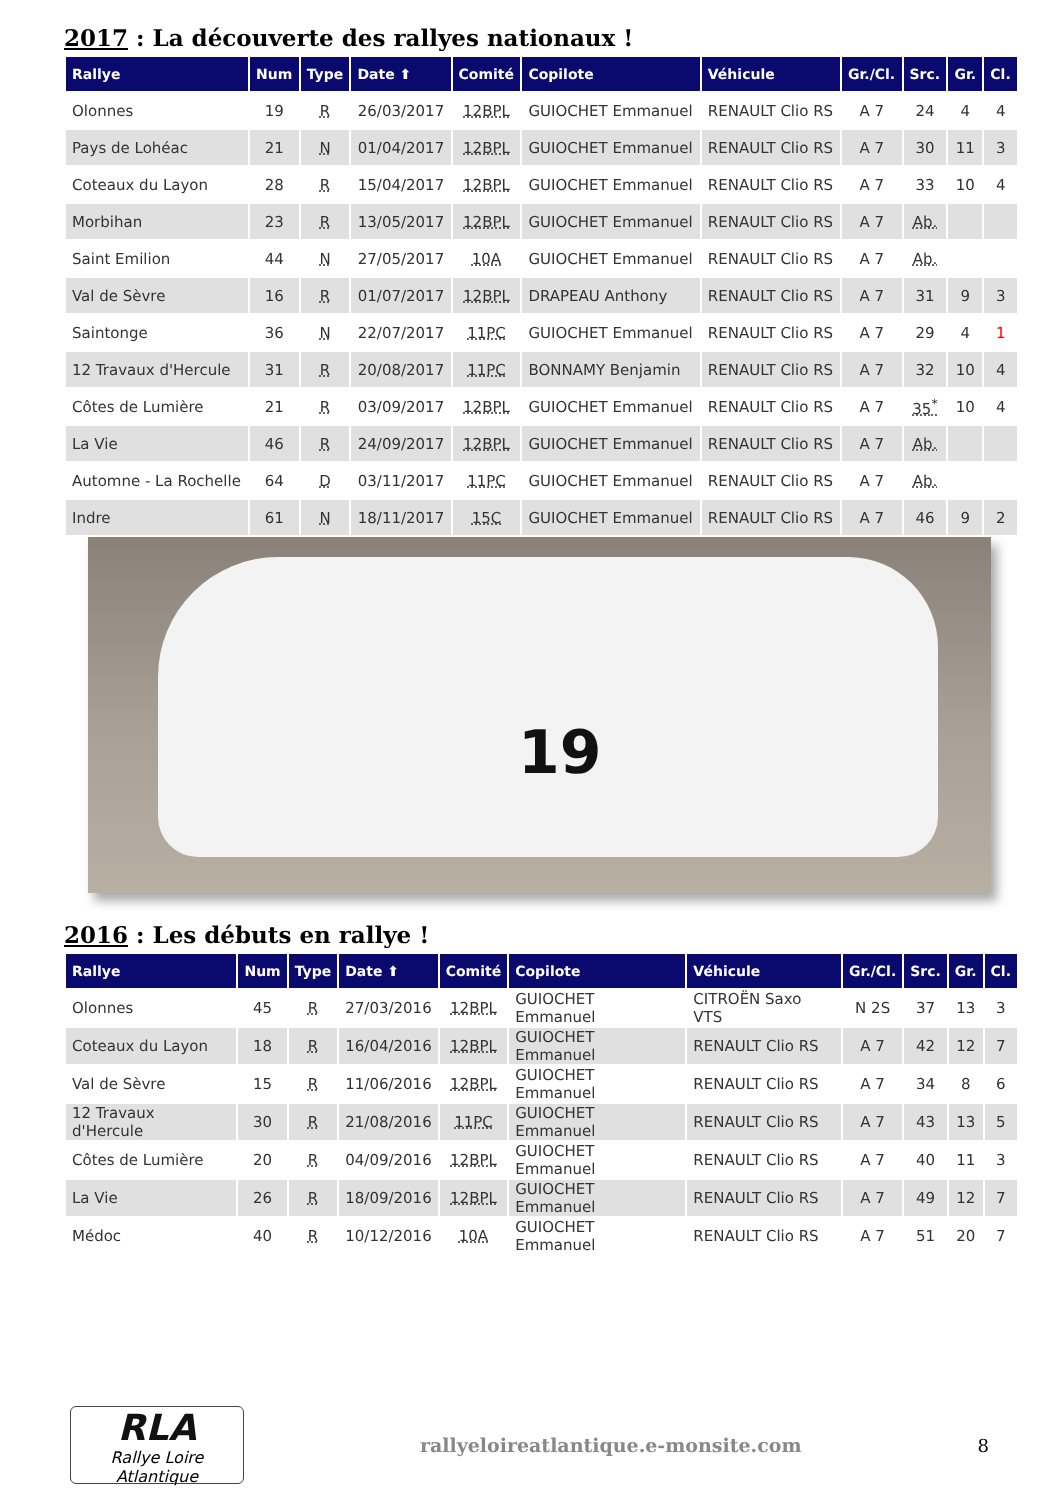2017 : La découverte des rallyes nationaux !
| Rallye | Num | Type | Date ⬆ | Comité | Copilote | Véhicule | Gr./Cl. | Src. | Gr. | Cl. |
| --- | --- | --- | --- | --- | --- | --- | --- | --- | --- | --- |
| Olonnes | 19 | R | 26/03/2017 | 12BPL | GUIOCHET Emmanuel | RENAULT Clio RS | A 7 | 24 | 4 | 4 |
| Pays de Lohéac | 21 | N | 01/04/2017 | 12BPL | GUIOCHET Emmanuel | RENAULT Clio RS | A 7 | 30 | 11 | 3 |
| Coteaux du Layon | 28 | R | 15/04/2017 | 12BPL | GUIOCHET Emmanuel | RENAULT Clio RS | A 7 | 33 | 10 | 4 |
| Morbihan | 23 | R | 13/05/2017 | 12BPL | GUIOCHET Emmanuel | RENAULT Clio RS | A 7 | Ab. | | |
| Saint Emilion | 44 | N | 27/05/2017 | 10A | GUIOCHET Emmanuel | RENAULT Clio RS | A 7 | Ab. | | |
| Val de Sèvre | 16 | R | 01/07/2017 | 12BPL | DRAPEAU Anthony | RENAULT Clio RS | A 7 | 31 | 9 | 3 |
| Saintonge | 36 | N | 22/07/2017 | 11PC | GUIOCHET Emmanuel | RENAULT Clio RS | A 7 | 29 | 4 | 1 |
| 12 Travaux d'Hercule | 31 | R | 20/08/2017 | 11PC | BONNAMY Benjamin | RENAULT Clio RS | A 7 | 32 | 10 | 4 |
| Côtes de Lumière | 21 | R | 03/09/2017 | 12BPL | GUIOCHET Emmanuel | RENAULT Clio RS | A 7 | 35<sup>*</sup> | 10 | 4 |
| La Vie | 46 | R | 24/09/2017 | 12BPL | GUIOCHET Emmanuel | RENAULT Clio RS | A 7 | Ab. | | |
| Automne - La Rochelle | 64 | D | 03/11/2017 | 11PC | GUIOCHET Emmanuel | RENAULT Clio RS | A 7 | Ab. | | |
| Indre | 61 | N | 18/11/2017 | 15C | GUIOCHET Emmanuel | RENAULT Clio RS | A 7 | 46 | 9 | 2 |
19
2016 : Les débuts en rallye !
| Rallye | Num | Type | Date ⬆ | Comité | Copilote | Véhicule | Gr./Cl. | Src. | Gr. | Cl. |
| --- | --- | --- | --- | --- | --- | --- | --- | --- | --- | --- |
| Olonnes | 45 | R | 27/03/2016 | 12BPL | GUIOCHET Emmanuel | CITROËN Saxo VTS | N 2S | 37 | 13 | 3 |
| Coteaux du Layon | 18 | R | 16/04/2016 | 12BPL | GUIOCHET Emmanuel | RENAULT Clio RS | A 7 | 42 | 12 | 7 |
| Val de Sèvre | 15 | R | 11/06/2016 | 12BPL | GUIOCHET Emmanuel | RENAULT Clio RS | A 7 | 34 | 8 | 6 |
| 12 Travaux d'Hercule | 30 | R | 21/08/2016 | 11PC | GUIOCHET Emmanuel | RENAULT Clio RS | A 7 | 43 | 13 | 5 |
| Côtes de Lumière | 20 | R | 04/09/2016 | 12BPL | GUIOCHET Emmanuel | RENAULT Clio RS | A 7 | 40 | 11 | 3 |
| La Vie | 26 | R | 18/09/2016 | 12BPL | GUIOCHET Emmanuel | RENAULT Clio RS | A 7 | 49 | 12 | 7 |
| Médoc | 40 | R | 10/12/2016 | 10A | GUIOCHET Emmanuel | RENAULT Clio RS | A 7 | 51 | 20 | 7 |
RLA
Rallye Loire Atlantique
rallyeloireatlantique.e-monsite.com
8